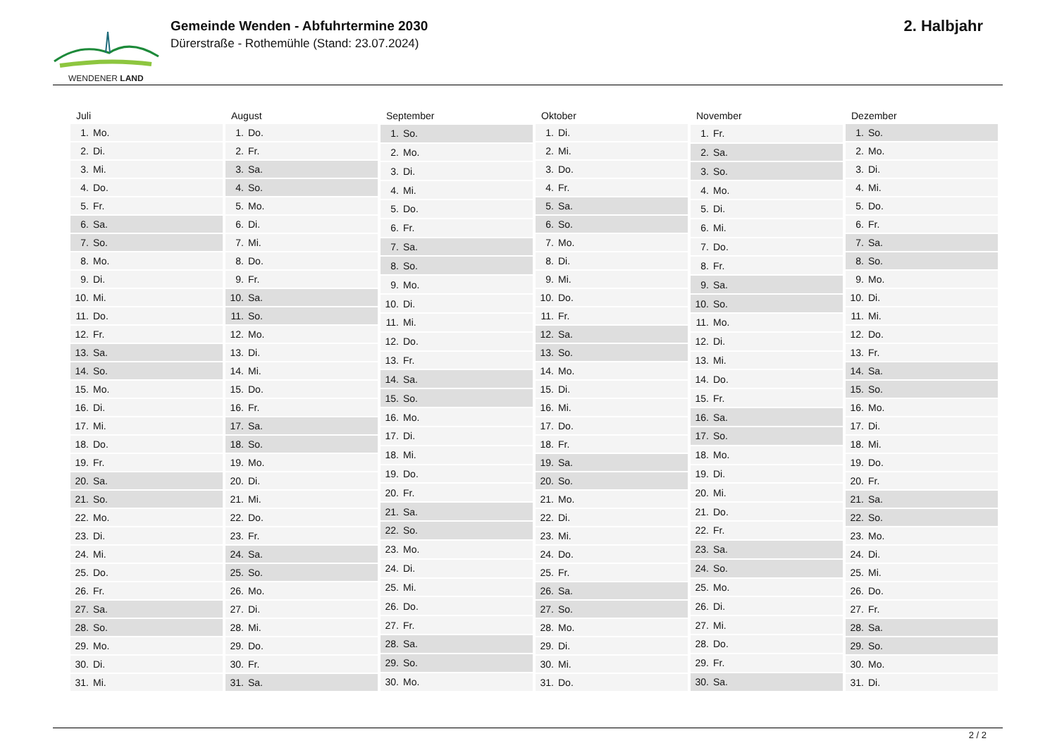WENDENER LAND
Gemeinde Wenden - Abfuhrtermine 2030
Dürerstraße - Rothemühle (Stand: 23.07.2024)
2. Halbjahr
| Juli | |
| --- | --- |
| 1. | Mo. |
| 2. | Di. |
| 3. | Mi. |
| 4. | Do. |
| 5. | Fr. |
| 6. | Sa. |
| 7. | So. |
| 8. | Mo. |
| 9. | Di. |
| 10. | Mi. |
| 11. | Do. |
| 12. | Fr. |
| 13. | Sa. |
| 14. | So. |
| 15. | Mo. |
| 16. | Di. |
| 17. | Mi. |
| 18. | Do. |
| 19. | Fr. |
| 20. | Sa. |
| 21. | So. |
| 22. | Mo. |
| 23. | Di. |
| 24. | Mi. |
| 25. | Do. |
| 26. | Fr. |
| 27. | Sa. |
| 28. | So. |
| 29. | Mo. |
| 30. | Di. |
| 31. | Mi. |
| August | |
| --- | --- |
| 1. | Do. |
| 2. | Fr. |
| 3. | Sa. |
| 4. | So. |
| 5. | Mo. |
| 6. | Di. |
| 7. | Mi. |
| 8. | Do. |
| 9. | Fr. |
| 10. | Sa. |
| 11. | So. |
| 12. | Mo. |
| 13. | Di. |
| 14. | Mi. |
| 15. | Do. |
| 16. | Fr. |
| 17. | Sa. |
| 18. | So. |
| 19. | Mo. |
| 20. | Di. |
| 21. | Mi. |
| 22. | Do. |
| 23. | Fr. |
| 24. | Sa. |
| 25. | So. |
| 26. | Mo. |
| 27. | Di. |
| 28. | Mi. |
| 29. | Do. |
| 30. | Fr. |
| 31. | Sa. |
| September | |
| --- | --- |
| 1. | So. |
| 2. | Mo. |
| 3. | Di. |
| 4. | Mi. |
| 5. | Do. |
| 6. | Fr. |
| 7. | Sa. |
| 8. | So. |
| 9. | Mo. |
| 10. | Di. |
| 11. | Mi. |
| 12. | Do. |
| 13. | Fr. |
| 14. | Sa. |
| 15. | So. |
| 16. | Mo. |
| 17. | Di. |
| 18. | Mi. |
| 19. | Do. |
| 20. | Fr. |
| 21. | Sa. |
| 22. | So. |
| 23. | Mo. |
| 24. | Di. |
| 25. | Mi. |
| 26. | Do. |
| 27. | Fr. |
| 28. | Sa. |
| 29. | So. |
| 30. | Mo. |
| Oktober | |
| --- | --- |
| 1. | Di. |
| 2. | Mi. |
| 3. | Do. |
| 4. | Fr. |
| 5. | Sa. |
| 6. | So. |
| 7. | Mo. |
| 8. | Di. |
| 9. | Mi. |
| 10. | Do. |
| 11. | Fr. |
| 12. | Sa. |
| 13. | So. |
| 14. | Mo. |
| 15. | Di. |
| 16. | Mi. |
| 17. | Do. |
| 18. | Fr. |
| 19. | Sa. |
| 20. | So. |
| 21. | Mo. |
| 22. | Di. |
| 23. | Mi. |
| 24. | Do. |
| 25. | Fr. |
| 26. | Sa. |
| 27. | So. |
| 28. | Mo. |
| 29. | Di. |
| 30. | Mi. |
| 31. | Do. |
| November | |
| --- | --- |
| 1. | Fr. |
| 2. | Sa. |
| 3. | So. |
| 4. | Mo. |
| 5. | Di. |
| 6. | Mi. |
| 7. | Do. |
| 8. | Fr. |
| 9. | Sa. |
| 10. | So. |
| 11. | Mo. |
| 12. | Di. |
| 13. | Mi. |
| 14. | Do. |
| 15. | Fr. |
| 16. | Sa. |
| 17. | So. |
| 18. | Mo. |
| 19. | Di. |
| 20. | Mi. |
| 21. | Do. |
| 22. | Fr. |
| 23. | Sa. |
| 24. | So. |
| 25. | Mo. |
| 26. | Di. |
| 27. | Mi. |
| 28. | Do. |
| 29. | Fr. |
| 30. | Sa. |
| Dezember | |
| --- | --- |
| 1. | So. |
| 2. | Mo. |
| 3. | Di. |
| 4. | Mi. |
| 5. | Do. |
| 6. | Fr. |
| 7. | Sa. |
| 8. | So. |
| 9. | Mo. |
| 10. | Di. |
| 11. | Mi. |
| 12. | Do. |
| 13. | Fr. |
| 14. | Sa. |
| 15. | So. |
| 16. | Mo. |
| 17. | Di. |
| 18. | Mi. |
| 19. | Do. |
| 20. | Fr. |
| 21. | Sa. |
| 22. | So. |
| 23. | Mo. |
| 24. | Di. |
| 25. | Mi. |
| 26. | Do. |
| 27. | Fr. |
| 28. | Sa. |
| 29. | So. |
| 30. | Mo. |
| 31. | Di. |
2 / 2